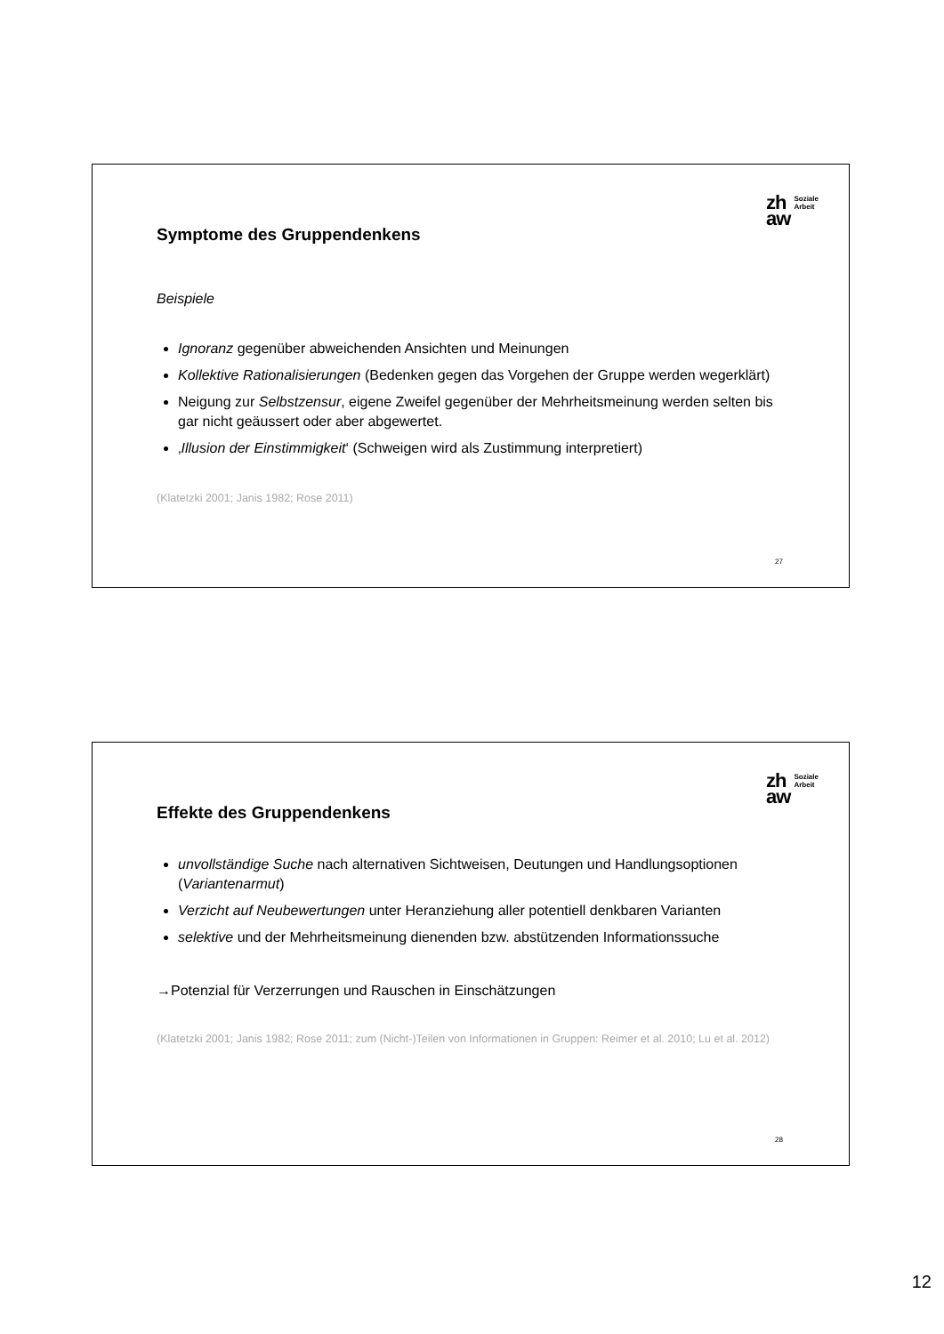zh
aw
Soziale
Arbeit
Symptome des Gruppendenkens
Beispiele
Ignoranz gegenüber abweichenden Ansichten und Meinungen
Kollektive Rationalisierungen (Bedenken gegen das Vorgehen der Gruppe werden wegerklärt)
Neigung zur Selbstzensur, eigene Zweifel gegenüber der Mehrheitsmeinung werden selten bis gar nicht geäussert oder aber abgewertet.
‚Illusion der Einstimmigkeit‘ (Schweigen wird als Zustimmung interpretiert)
(Klatetzki 2001; Janis 1982; Rose 2011)
27
zh
aw
Soziale
Arbeit
Effekte des Gruppendenkens
unvollständige Suche nach alternativen Sichtweisen, Deutungen und Handlungsoptionen (Variantenarmut)
Verzicht auf Neubewertungen unter Heranziehung aller potentiell denkbaren Varianten
selektive und der Mehrheitsmeinung dienenden bzw. abstützenden Informationssuche
→Potenzial für Verzerrungen und Rauschen in Einschätzungen
(Klatetzki 2001; Janis 1982; Rose 2011; zum (Nicht-)Teilen von Informationen in Gruppen: Reimer et al. 2010; Lu et al. 2012)
28
12